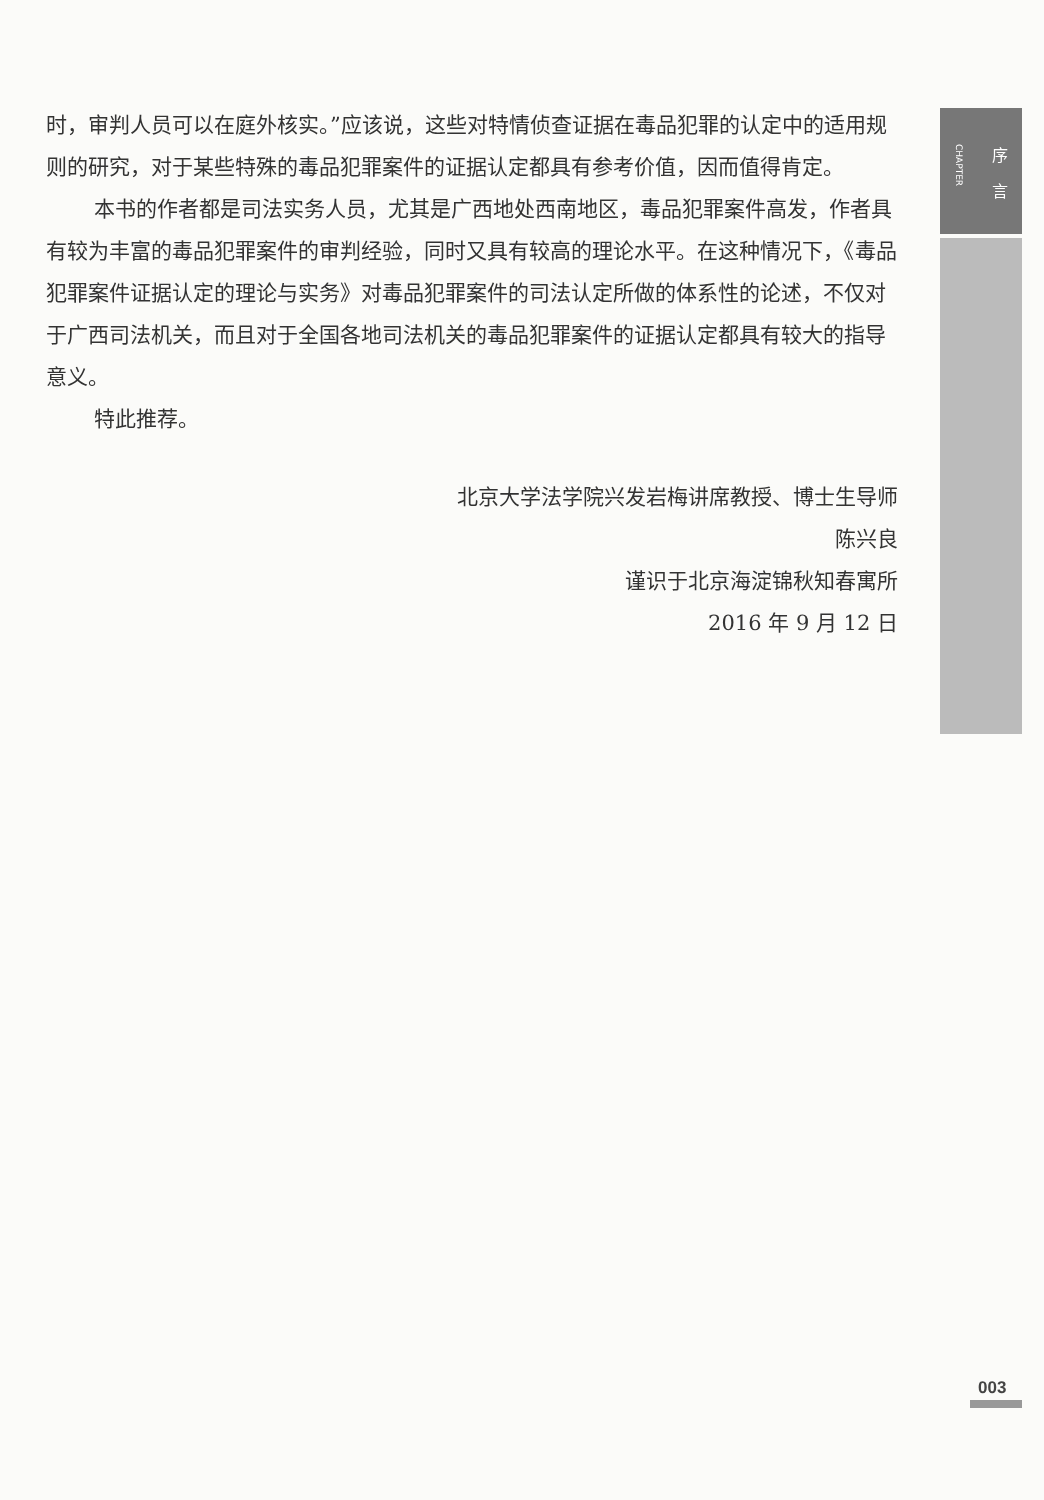CHAPTER
序 言
时，审判人员可以在庭外核实。”应该说，这些对特情侦查证据在毒品犯罪的认定中的适用规则的研究，对于某些特殊的毒品犯罪案件的证据认定都具有参考价值，因而值得肯定。
本书的作者都是司法实务人员，尤其是广西地处西南地区，毒品犯罪案件高发，作者具有较为丰富的毒品犯罪案件的审判经验，同时又具有较高的理论水平。在这种情况下，《毒品犯罪案件证据认定的理论与实务》对毒品犯罪案件的司法认定所做的体系性的论述，不仅对于广西司法机关，而且对于全国各地司法机关的毒品犯罪案件的证据认定都具有较大的指导意义。
特此推荐。
北京大学法学院兴发岩梅讲席教授、博士生导师
陈兴良
谨识于北京海淀锦秋知春寓所
2016 年 9 月 12 日
003